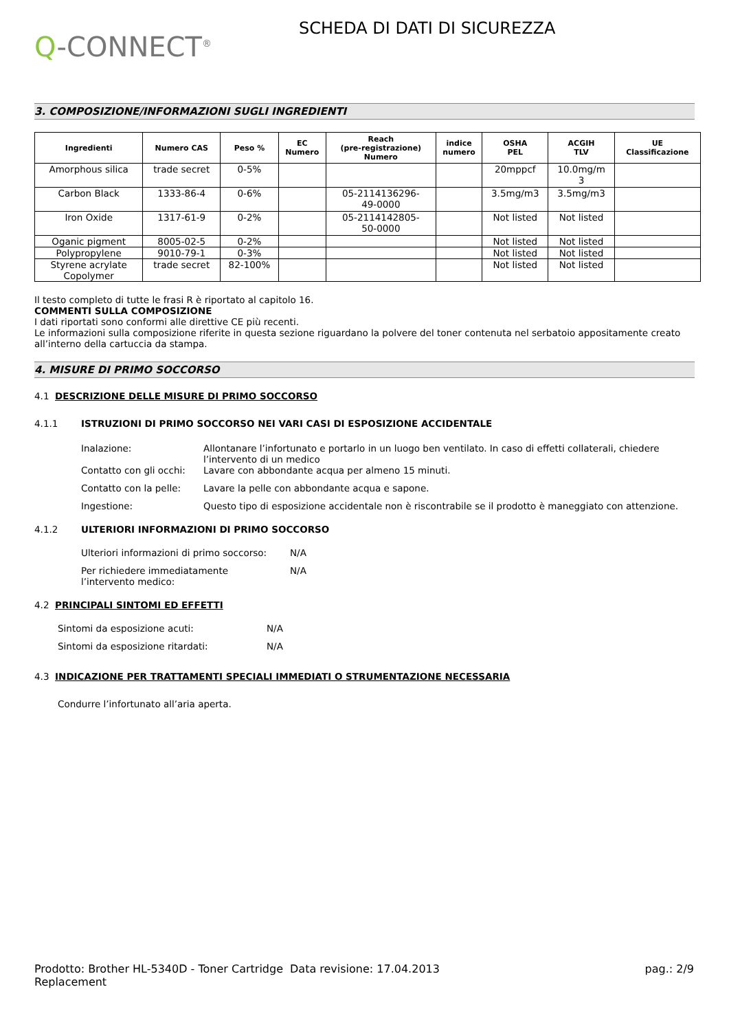Q-CONNECT<sup>®</sup>
SCHEDA DI DATI DI SICUREZZA
3. COMPOSIZIONE/INFORMAZIONI SUGLI INGREDIENTI
| Ingredienti | Numero CAS | Peso % | EC Numero | Reach (pre-registrazione) Numero | indice numero | OSHA PEL | ACGIH TLV | UE Classificazione |
| --- | --- | --- | --- | --- | --- | --- | --- | --- |
| Amorphous silica | trade secret | 0-5% | | | | 20mppcf | 10.0mg/m 3 | |
| Carbon Black | 1333-86-4 | 0-6% | | 05-2114136296- 49-0000 | | 3.5mg/m3 | 3.5mg/m3 | |
| Iron Oxide | 1317-61-9 | 0-2% | | 05-2114142805- 50-0000 | | Not listed | Not listed | |
| Oganic pigment | 8005-02-5 | 0-2% | | | | Not listed | Not listed | |
| Polypropylene | 9010-79-1 | 0-3% | | | | Not listed | Not listed | |
| Styrene acrylate Copolymer | trade secret | 82-100% | | | | Not listed | Not listed | |
Il testo completo di tutte le frasi R è riportato al capitolo 16.
COMMENTI SULLA COMPOSIZIONE
I dati riportati sono conformi alle direttive CE più recenti.
Le informazioni sulla composizione riferite in questa sezione riguardano la polvere del toner contenuta nel serbatoio appositamente creato all’interno della cartuccia da stampa.
4. MISURE DI PRIMO SOCCORSO
4.1 DESCRIZIONE DELLE MISURE DI PRIMO SOCCORSO
4.1.1 ISTRUZIONI DI PRIMO SOCCORSO NEI VARI CASI DI ESPOSIZIONE ACCIDENTALE
Inalazione: Allontanare l’infortunato e portarlo in un luogo ben ventilato. In caso di effetti collaterali, chiedere l’intervento di un medico
Contatto con gli occhi: Lavare con abbondante acqua per almeno 15 minuti.
Contatto con la pelle: Lavare la pelle con abbondante acqua e sapone.
Ingestione: Questo tipo di esposizione accidentale non è riscontrabile se il prodotto è maneggiato con attenzione.
4.1.2 ULTERIORI INFORMAZIONI DI PRIMO SOCCORSO
Ulteriori informazioni di primo soccorso: N/A
Per richiedere immediatamente
l’intervento medico: N/A
4.2 PRINCIPALI SINTOMI ED EFFETTI
Sintomi da esposizione acuti: N/A
Sintomi da esposizione ritardati: N/A
4.3 INDICAZIONE PER TRATTAMENTI SPECIALI IMMEDIATI O STRUMENTAZIONE NECESSARIA
Condurre l’infortunato all’aria aperta.
Prodotto: Brother HL-5340D - Toner Cartridge Replacement Data revisione: 17.04.2013 pag.: 2/9